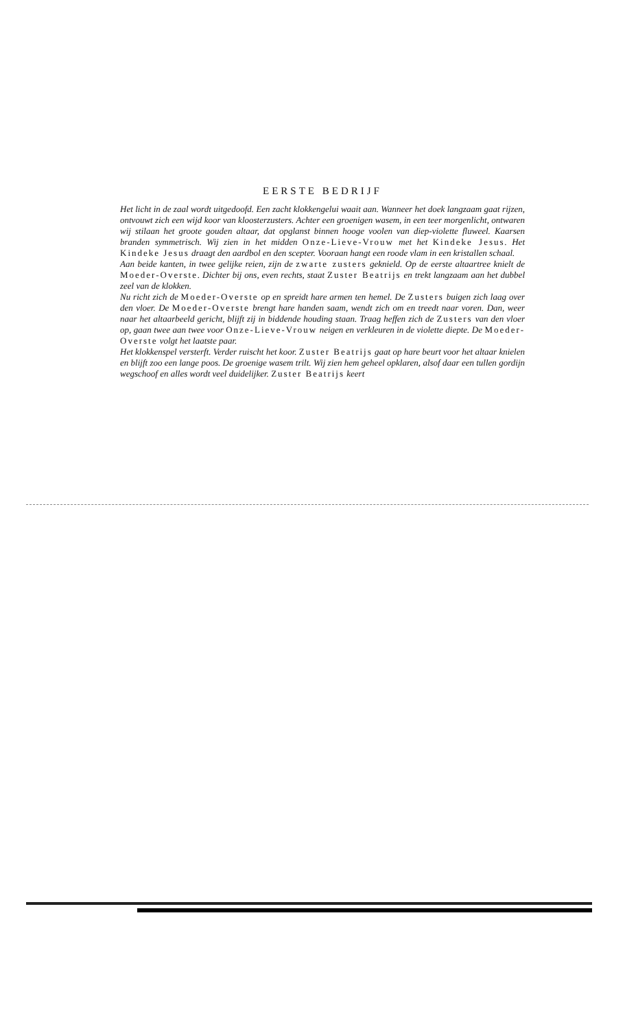EERSTE BEDRIJF
Het licht in de zaal wordt uitgedoofd. Een zacht klokkengelui waait aan. Wanneer het doek langzaam gaat rijzen, ontvouwt zich een wijd koor van kloosterzusters. Achter een groenigen wasem, in een teer morgenlicht, ontwaren wij stilaan het groote gouden altaar, dat opglanst binnen hooge voolen van diep-violette fluweel. Kaarsen branden symmetrisch. Wij zien in het midden Onze-Lieve-Vrouw met het Kindeke Jesus. Het Kindeke Jesus draagt den aardbol en den scepter. Vooraan hangt een roode vlam in een kristallen schaal.
Aan beide kanten, in twee gelijke reien, zijn de zwarte zusters geknield. Op de eerste altaartree knielt de Moeder-Overste. Dichter bij ons, even rechts, staat Zuster Beatrijs en trekt langzaam aan het dubbel zeel van de klokken.
Nu richt zich de Moeder-Overste op en spreidt hare armen ten hemel. De Zusters buigen zich laag over den vloer. De Moeder-Overste brengt hare handen saam, wendt zich om en treedt naar voren. Dan, weer naar het altaarbeeld gericht, blijft zij in biddende houding staan. Traag heffen zich de Zusters van den vloer op, gaan twee aan twee voor Onze-Lieve-Vrouw neigen en verkleuren in de violette diepte. De Moeder-Overste volgt het laatste paar.
Het klokkenspel versterft. Verder ruischt het koor. Zuster Beatrijs gaat op hare beurt voor het altaar knielen en blijft zoo een lange poos. De groenige wasem trilt. Wij zien hem geheel opklaren, alsof daar een tullen gordijn wegschoof en alles wordt veel duidelijker. Zuster Beatrijs keert